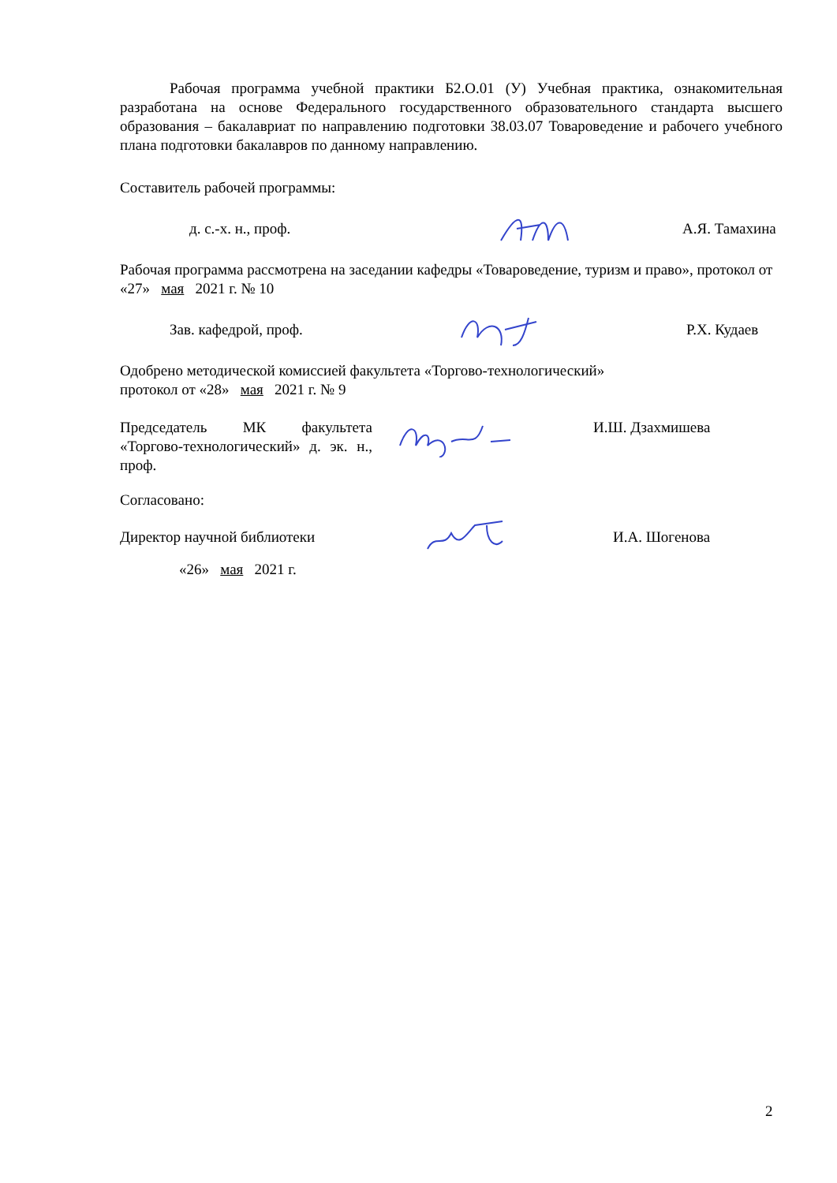Рабочая программа учебной практики Б2.О.01 (У) Учебная практика, ознакомительная разработана на основе Федерального государственного образовательного стандарта высшего образования – бакалавриат по направлению подготовки 38.03.07 Товароведение и рабочего учебного плана подготовки бакалавров по данному направлению.
Составитель рабочей программы:
д. с.-х. н., проф. А.Я. Тамахина
Рабочая программа рассмотрена на заседании кафедры «Товароведение, туризм и право», протокол от «27» мая 2021 г. № 10
Зав. кафедрой, проф. Р.Х. Кудаев
Одобрено методической комиссией факультета «Торгово-технологический»
протокол от «28» мая 2021 г. № 9
Председатель МК факультета «Торгово-технологический» д. эк. н., проф. И.Ш. Дзахмишева
Согласовано:
Директор научной библиотеки И.А. Шогенова
«26» мая 2021 г.
2